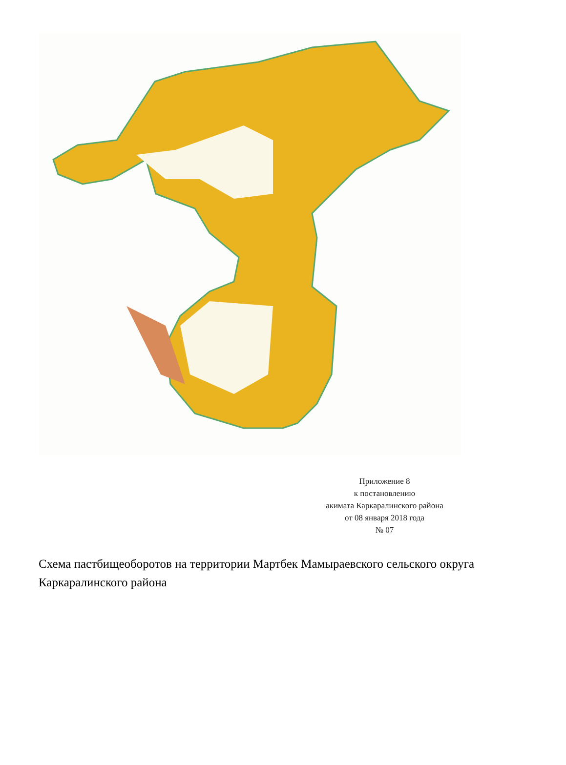Приложение 8
к постановлению
акимата Каркаралинского района
от 08 января 2018 года
№ 07
Схема пастбищеоборотов на территории Мартбек Мамыраевского сельского округа Каркаралинского района